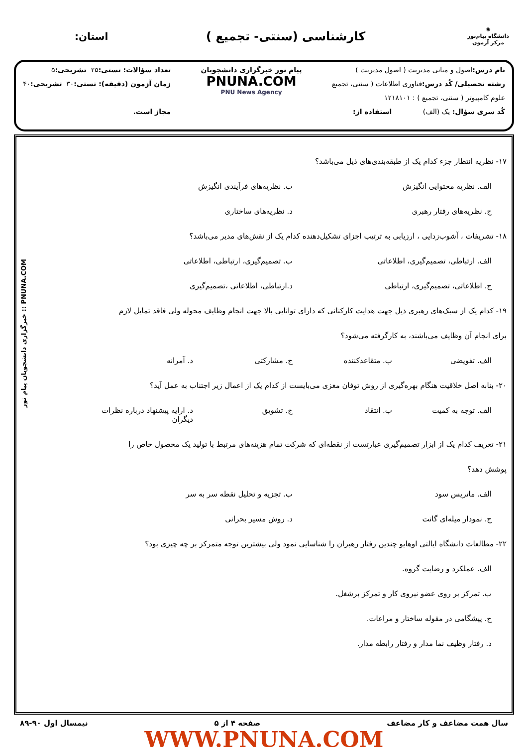✺
دانشگاه پیام‌نور
مرکز آزمون
کارشناسی (سنتی- تجمیع )
استان:
نام درس: اصول و مبانی مدیریت ( اصول مدیریت )
رشته تحصیلی/ کُد درس: فناوری اطلاعات ( سنتی، تجمیع
علوم کامپیوتر ( سنتی، تجمیع ) : ۱۲۱۸۱۰۱
کُد سری سؤال: یک (الف) استفاده از:
پیام نور خبرگزاری دانشجویان
PNUNA.COM
PNU News Agency
تعداد سؤالات: تستی: ۲۵ تشریحی: ۵
زمان آزمون (دقیقه): تستی: ۳۰ تشریحی: ۴۰
مجاز است.
۱۷- نظریه انتظار جزء کدام یک از طبقه‌بندی‌های ذیل می‌باشد؟
الف. نظریه محتوایی انگیزش ب. نظریه‌های فرآیندی انگیزش
ج. نظریه‌های رفتار رهبری د. نظریه‌های ساختاری
۱۸- تشریفات ، آشوب‌زدایی ، ارزیابی به ترتیب اجزای تشکیل‌دهنده کدام یک از نقش‌های مدیر می‌باشد؟
الف. ارتباطی، تصمیم‌گیری، اطلاعاتی ب. تصمیم‌گیری، ارتباطی، اطلاعاتی
ج. اطلاعاتی، تصمیم‌گیری، ارتباطی د.ارتباطی، اطلاعاتی ،تصمیم‌گیری
۱۹- کدام یک از سبک‌های رهبری ذیل جهت هدایت کارکنانی که دارای توانایی بالا جهت انجام وظایف محوله ولی فاقد تمایل لازم
برای انجام آن وظایف می‌باشند، به کارگرفته می‌شود؟
الف. تفویضی ب. متقاعدکننده ج. مشارکتی د. آمرانه
۲۰- بنابه اصل خلاقیت هنگام بهره‌گیری از روش توفان مغزی می‌بایست از کدام یک از اعمال زیر اجتناب به عمل آید؟
الف. توجه به کمیت ب. انتقاد ج. تشویق د. ارایه پیشنهاد درباره نظرات دیگران
۲۱- تعریف کدام یک از ابزار تصمیم‌گیری عبارتست از نقطه‌ای که شرکت تمام هزینه‌های مرتبط با تولید یک محصول خاص را
پوشش دهد؟
الف. ماتریس سود ب. تجزیه و تحلیل نقطه سر به سر
ج. نمودار میله‌ای گانت د. روش مسیر بحرانی
۲۲- مطالعات دانشگاه ایالتی اوهایو چندین رفتار رهبران را شناسایی نمود ولی بیشترین توجه متمرکز بر چه چیزی بود؟
الف. عملکرد و رضایت گروه.
ب. تمرکز بر روی عضو نیروی کار و تمرکز برشغل.
ج. پیشگامی در مقوله ساختار و مراعات.
د. رفتار وظیف نما مدار و رفتار رابطه مدار.
سال همت مضاعف و کار مضاعف صفحه ۴ از ۵ نیمسال اول ۹۰-۸۹
WWW.PNUNA.COM
PNUNA.COM :: خبرگزاری دانشجویان پیام نور